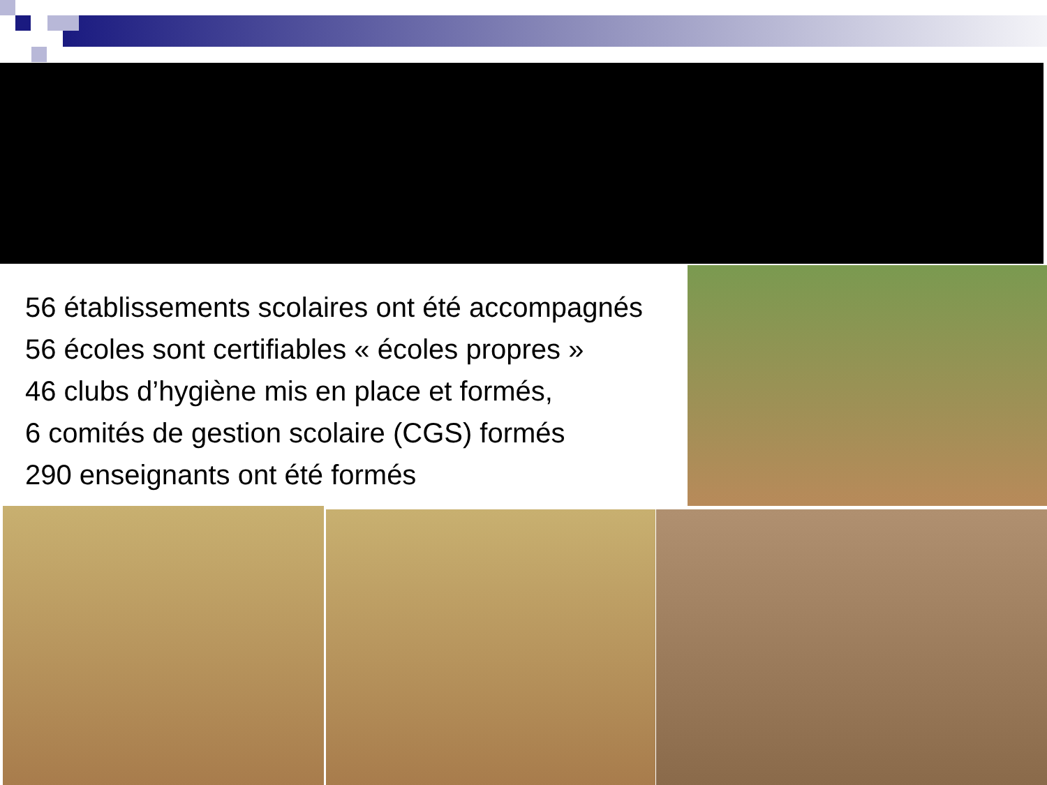56 établissements scolaires ont été accompagnés
56 écoles sont certifiables « écoles propres »
46 clubs d’hygiène mis en place et formés,
6 comités de gestion scolaire (CGS) formés
290 enseignants ont été formés